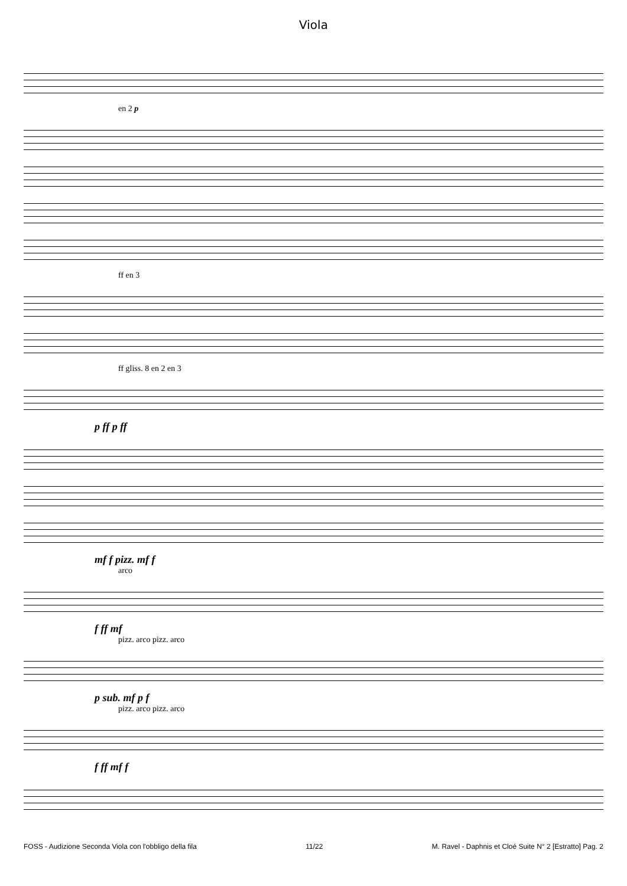Viola
en 2 p
ff en 3
ff gliss. 8 en 2 en 3
p ff p ff
mf f pizz. mf f
arco
f ff mf
pizz. arco pizz. arco
p sub. mf p f
pizz. arco pizz. arco
f ff mf f
FOSS - Audizione Seconda Viola con l'obbligo della fila 11/22 M. Ravel - Daphnis et Cloé Suite N° 2 [Estratto] Pag. 2